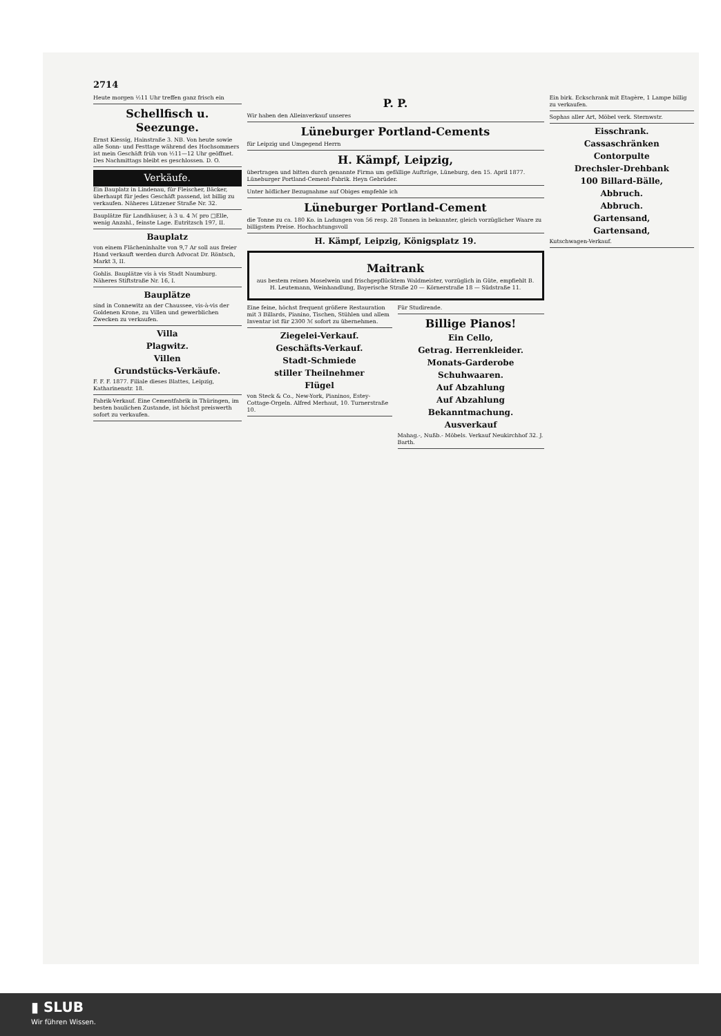2714
Heute morgen ½11 Uhr treffen ganz frisch ein
Schellfisch u. Seezunge.
Ernst Kiessig, Hainstraße 3. NB. Von heute sowie alle Sonn- und Festtage während des Hochsommers ist mein Geschäft früh von ½11—12 Uhr geöffnet. Des Nachmittags bleibt es geschlossen. D. O.
Verkäufe.
Ein Bauplatz in Lindenau, für Fleischer, Bäcker, überhaupt für jedes Geschäft passend, ist billig zu verkaufen. Näheres Lützener Straße Nr. 32.
Bauplätze für Landhäuser, à 3 u. 4 ℳ pro □Elle, wenig Anzahl., feinste Lage. Eutritzsch 197, II.
Bauplatz
von einem Flächeninhalte von 9,7 Ar soll aus freier Hand verkauft werden durch Advocat Dr. Röntsch, Markt 3, II.
Gohlis. Bauplätze vis à vis Stadt Naumburg. Näheres Stiftstraße Nr. 16, I.
Bauplätze
sind in Connewitz an der Chaussee, vis-à-vis der Goldenen Krone, zu Villen und gewerblichen Zwecken zu verkaufen.
Villa
Plagwitz.
Villen
Grundstücks-Verkäufe.
F. F. F. 1877. Filiale dieses Blattes, Leipzig, Katharinenstr. 18.
Fabrik-Verkauf. Eine Cementfabrik in Thüringen, im besten baulichen Zustande, ist höchst preiswerth sofort zu verkaufen.
P. P.
Wir haben den Alleinverkauf unseres
Lüneburger Portland-Cements
für Leipzig und Umgegend Herrn
H. Kämpf, Leipzig,
übertragen und bitten durch genannte Firma um gefällige Aufträge, Lüneburg, den 15. April 1877. Lüneburger Portland-Cement-Fabrik. Heyn Gebrüder.
Unter höflicher Bezugnahme auf Obiges empfehle ich
Lüneburger Portland-Cement
die Tonne zu ca. 180 Ko. in Ladungen von 56 resp. 28 Tonnen in bekannter, gleich vorzüglicher Waare zu billigstem Preise. Hochachtungsvoll
H. Kämpf, Leipzig, Königsplatz 19.
Maitrank
aus bestem reinen Moselwein und frischgepflücktem Waldmeister, vorzüglich in Güte, empfiehlt B. H. Leutemann, Weinhandlung, Bayerische Straße 20 — Körnerstraße 18 — Südstraße 11.
Eine feine, höchst frequent größere Restauration mit 3 Billards, Pianino, Tischen, Stühlen und allem Inventar ist für 2300 ℳ sofort zu übernehmen.
Ziegelei-Verkauf.
Geschäfts-Verkauf.
Stadt-Schmiede
stiller Theilnehmer
Flügel
von Steck & Co., New-York, Pianinos, Estey-Cottage-Orgeln. Alfred Merhaut, 10. Turnerstraße 10.
Für Studirende.
Billige Pianos!
Ein Cello,
Getrag. Herrenkleider.
Monats-Garderobe
Schuhwaaren.
Auf Abzahlung
Auf Abzahlung
Bekanntmachung.
Ausverkauf
Mahag.-, Nußb.- Möbels. Verkauf Neukirchhof 32. J. Barth.
Ein birk. Eckschrank mit Etagère, 1 Lampe billig zu verkaufen.
Sophas aller Art, Möbel verk. Sternwstr.
Eisschrank.
Cassaschränken
Contorpulte
Drechsler-Drehbank
100 Billard-Bälle,
Abbruch.
Abbruch.
Gartensand,
Gartensand,
Kutschwagen-Verkauf.
▮ SLUB
Wir führen Wissen.